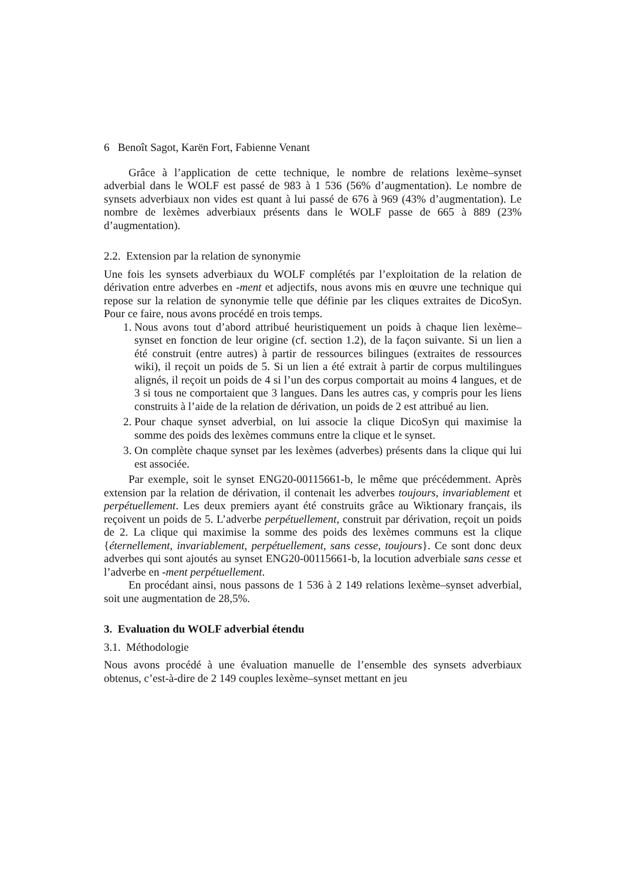6 Benoît Sagot, Karën Fort, Fabienne Venant
Grâce à l’application de cette technique, le nombre de relations lexème–synset adverbial dans le WOLF est passé de 983 à 1 536 (56% d’augmentation). Le nombre de synsets adverbiaux non vides est quant à lui passé de 676 à 969 (43% d’augmentation). Le nombre de lexèmes adverbiaux présents dans le WOLF passe de 665 à 889 (23% d’augmentation).
2.2. Extension par la relation de synonymie
Une fois les synsets adverbiaux du WOLF complétés par l’exploitation de la relation de dérivation entre adverbes en -ment et adjectifs, nous avons mis en œuvre une technique qui repose sur la relation de synonymie telle que définie par les cliques extraites de DicoSyn. Pour ce faire, nous avons procédé en trois temps.
1. Nous avons tout d’abord attribué heuristiquement un poids à chaque lien lexème–synset en fonction de leur origine (cf. section 1.2), de la façon suivante. Si un lien a été construit (entre autres) à partir de ressources bilingues (extraites de ressources wiki), il reçoit un poids de 5. Si un lien a été extrait à partir de corpus multilingues alignés, il reçoit un poids de 4 si l’un des corpus comportait au moins 4 langues, et de 3 si tous ne comportaient que 3 langues. Dans les autres cas, y compris pour les liens construits à l’aide de la relation de dérivation, un poids de 2 est attribué au lien.
2. Pour chaque synset adverbial, on lui associe la clique DicoSyn qui maximise la somme des poids des lexèmes communs entre la clique et le synset.
3. On complète chaque synset par les lexèmes (adverbes) présents dans la clique qui lui est associée.
Par exemple, soit le synset ENG20-00115661-b, le même que précédemment. Après extension par la relation de dérivation, il contenait les adverbes toujours, invariablement et perpétuellement. Les deux premiers ayant été construits grâce au Wiktionary français, ils reçoivent un poids de 5. L’adverbe perpétuellement, construit par dérivation, reçoit un poids de 2. La clique qui maximise la somme des poids des lexèmes communs est la clique {éternellement, invariablement, perpétuellement, sans cesse, toujours}. Ce sont donc deux adverbes qui sont ajoutés au synset ENG20-00115661-b, la locution adverbiale sans cesse et l’adverbe en -ment perpétuellement.
En procédant ainsi, nous passons de 1 536 à 2 149 relations lexème–synset adverbial, soit une augmentation de 28,5%.
3. Evaluation du WOLF adverbial étendu
3.1. Méthodologie
Nous avons procédé à une évaluation manuelle de l’ensemble des synsets adverbiaux obtenus, c’est-à-dire de 2 149 couples lexème–synset mettant en jeu